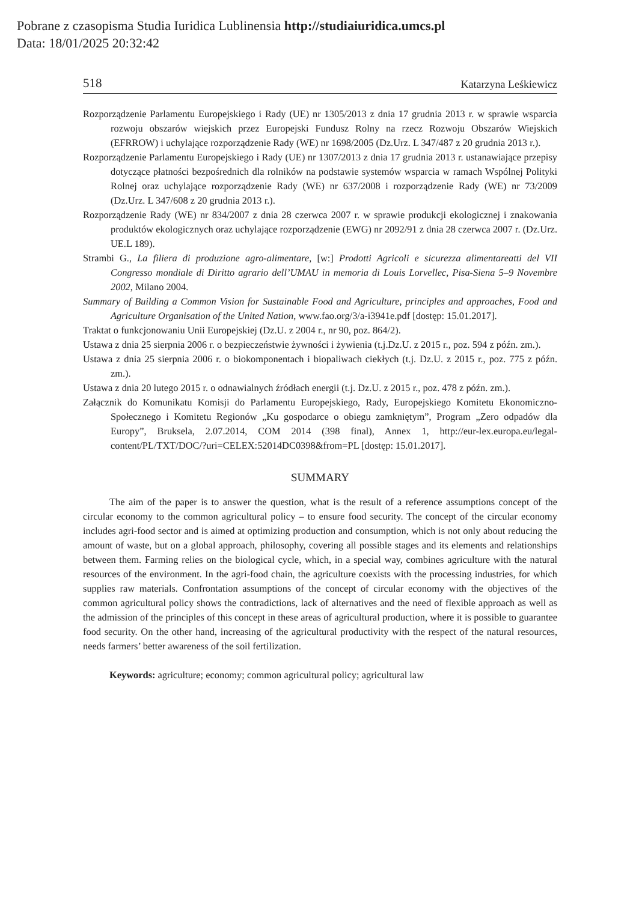Pobrane z czasopisma Studia Iuridica Lublinensia http://studiaiuridica.umcs.pl
Data: 18/01/2025 20:32:42
518 Katarzyna Leśkiewicz
Rozporządzenie Parlamentu Europejskiego i Rady (UE) nr 1305/2013 z dnia 17 grudnia 2013 r. w sprawie wsparcia rozwoju obszarów wiejskich przez Europejski Fundusz Rolny na rzecz Rozwoju Obszarów Wiejskich (EFRROW) i uchylające rozporządzenie Rady (WE) nr 1698/2005 (Dz.Urz. L 347/487 z 20 grudnia 2013 r.).
Rozporządzenie Parlamentu Europejskiego i Rady (UE) nr 1307/2013 z dnia 17 grudnia 2013 r. ustanawiające przepisy dotyczące płatności bezpośrednich dla rolników na podstawie systemów wsparcia w ramach Wspólnej Polityki Rolnej oraz uchylające rozporządzenie Rady (WE) nr 637/2008 i rozporządzenie Rady (WE) nr 73/2009 (Dz.Urz. L 347/608 z 20 grudnia 2013 r.).
Rozporządzenie Rady (WE) nr 834/2007 z dnia 28 czerwca 2007 r. w sprawie produkcji ekologicznej i znakowania produktów ekologicznych oraz uchylające rozporządzenie (EWG) nr 2092/91 z dnia 28 czerwca 2007 r. (Dz.Urz. UE.L 189).
Strambi G., La filiera di produzione agro-alimentare, [w:] Prodotti Agricoli e sicurezza alimentareatti del VII Congresso mondiale di Diritto agrario dell’UMAU in memoria di Louis Lorvellec, Pisa-Siena 5–9 Novembre 2002, Milano 2004.
Summary of Building a Common Vision for Sustainable Food and Agriculture, principles and approaches, Food and Agriculture Organisation of the United Nation, www.fao.org/3/a-i3941e.pdf [dostęp: 15.01.2017].
Traktat o funkcjonowaniu Unii Europejskiej (Dz.U. z 2004 r., nr 90, poz. 864/2).
Ustawa z dnia 25 sierpnia 2006 r. o bezpieczeństwie żywności i żywienia (t.j.Dz.U. z 2015 r., poz. 594 z późn. zm.).
Ustawa z dnia 25 sierpnia 2006 r. o biokomponentach i biopaliwach ciekłych (t.j. Dz.U. z 2015 r., poz. 775 z późn. zm.).
Ustawa z dnia 20 lutego 2015 r. o odnawialnych źródłach energii (t.j. Dz.U. z 2015 r., poz. 478 z późn. zm.).
Załącznik do Komunikatu Komisji do Parlamentu Europejskiego, Rady, Europejskiego Komitetu Ekonomiczno-Społecznego i Komitetu Regionów „Ku gospodarce o obiegu zamkniętym”, Program „Zero odpadów dla Europy”, Bruksela, 2.07.2014, COM 2014 (398 final), Annex 1, http://eur-lex.europa.eu/legal-content/PL/TXT/DOC/?uri=CELEX:52014DC0398&from=PL [dostęp: 15.01.2017].
SUMMARY
The aim of the paper is to answer the question, what is the result of a reference assumptions concept of the circular economy to the common agricultural policy – to ensure food security. The concept of the circular economy includes agri-food sector and is aimed at optimizing production and consumption, which is not only about reducing the amount of waste, but on a global approach, philosophy, covering all possible stages and its elements and relationships between them. Farming relies on the biological cycle, which, in a special way, combines agriculture with the natural resources of the environment. In the agri-food chain, the agriculture coexists with the processing industries, for which supplies raw materials. Confrontation assumptions of the concept of circular economy with the objectives of the common agricultural policy shows the contradictions, lack of alternatives and the need of flexible approach as well as the admission of the principles of this concept in these areas of agricultural production, where it is possible to guarantee food security. On the other hand, increasing of the agricultural productivity with the respect of the natural resources, needs farmers’ better awareness of the soil fertilization.
Keywords: agriculture; economy; common agricultural policy; agricultural law